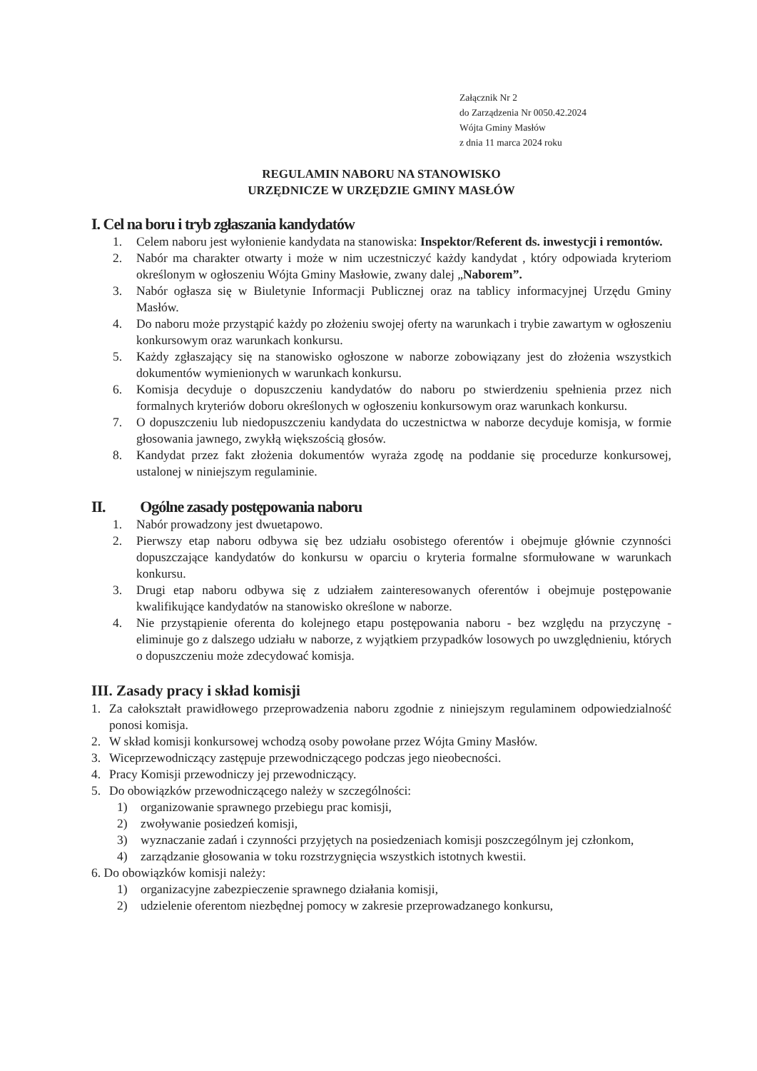Załącznik Nr 2
do Zarządzenia Nr 0050.42.2024
Wójta Gminy Masłów
z dnia 11 marca 2024 roku
REGULAMIN NABORU NA STANOWISKO
URZĘDNICZE W URZĘDZIE GMINY MASŁÓW
I. Cel na boru i tryb zgłaszania kandydatów
1. Celem naboru jest wyłonienie kandydata na stanowiska: Inspektor/Referent ds. inwestycji i remontów.
2. Nabór ma charakter otwarty i może w nim uczestniczyć każdy kandydat , który odpowiada kryteriom określonym w ogłoszeniu Wójta Gminy Masłowie, zwany dalej „Naborem”.
3. Nabór ogłasza się w Biuletynie Informacji Publicznej oraz na tablicy informacyjnej Urzędu Gminy Masłów.
4. Do naboru może przystąpić każdy po złożeniu swojej oferty na warunkach i trybie zawartym w ogłoszeniu konkursowym oraz warunkach konkursu.
5. Każdy zgłaszający się na stanowisko ogłoszone w naborze zobowiązany jest do złożenia wszystkich dokumentów wymienionych w warunkach konkursu.
6. Komisja decyduje o dopuszczeniu kandydatów do naboru po stwierdzeniu spełnienia przez nich formalnych kryteriów doboru określonych w ogłoszeniu konkursowym oraz warunkach konkursu.
7. O dopuszczeniu lub niedopuszczeniu kandydata do uczestnictwa w naborze decyduje komisja, w formie głosowania jawnego, zwykłą większością głosów.
8. Kandydat przez fakt złożenia dokumentów wyraża zgodę na poddanie się procedurze konkursowej, ustalonej w niniejszym regulaminie.
II. Ogólne zasady postępowania naboru
1. Nabór prowadzony jest dwuetapowo.
2. Pierwszy etap naboru odbywa się bez udziału osobistego oferentów i obejmuje głównie czynności dopuszczające kandydatów do konkursu w oparciu o kryteria formalne sformułowane w warunkach konkursu.
3. Drugi etap naboru odbywa się z udziałem zainteresowanych oferentów i obejmuje postępowanie kwalifikujące kandydatów na stanowisko określone w naborze.
4. Nie przystąpienie oferenta do kolejnego etapu postępowania naboru - bez względu na przyczynę - eliminuje go z dalszego udziału w naborze, z wyjątkiem przypadków losowych po uwzględnieniu, których o dopuszczeniu może zdecydować komisja.
III. Zasady pracy i skład komisji
1. Za całokształt prawidłowego przeprowadzenia naboru zgodnie z niniejszym regulaminem odpowiedzialność ponosi komisja.
2. W skład komisji konkursowej wchodzą osoby powołane przez Wójta Gminy Masłów.
3. Wiceprzewodniczący zastępuje przewodniczącego podczas jego nieobecności.
4. Pracy Komisji przewodniczy jej przewodniczący.
5. Do obowiązków przewodniczącego należy w szczególności:
1) organizowanie sprawnego przebiegu prac komisji,
2) zwoływanie posiedzeń komisji,
3) wyznaczanie zadań i czynności przyjętych na posiedzeniach komisji poszczególnym jej członkom,
4) zarządzanie głosowania w toku rozstrzygnięcia wszystkich istotnych kwestii.
6. Do obowiązków komisji należy:
1) organizacyjne zabezpieczenie sprawnego działania komisji,
2) udzielenie oferentom niezbędnej pomocy w zakresie przeprowadzanego konkursu,